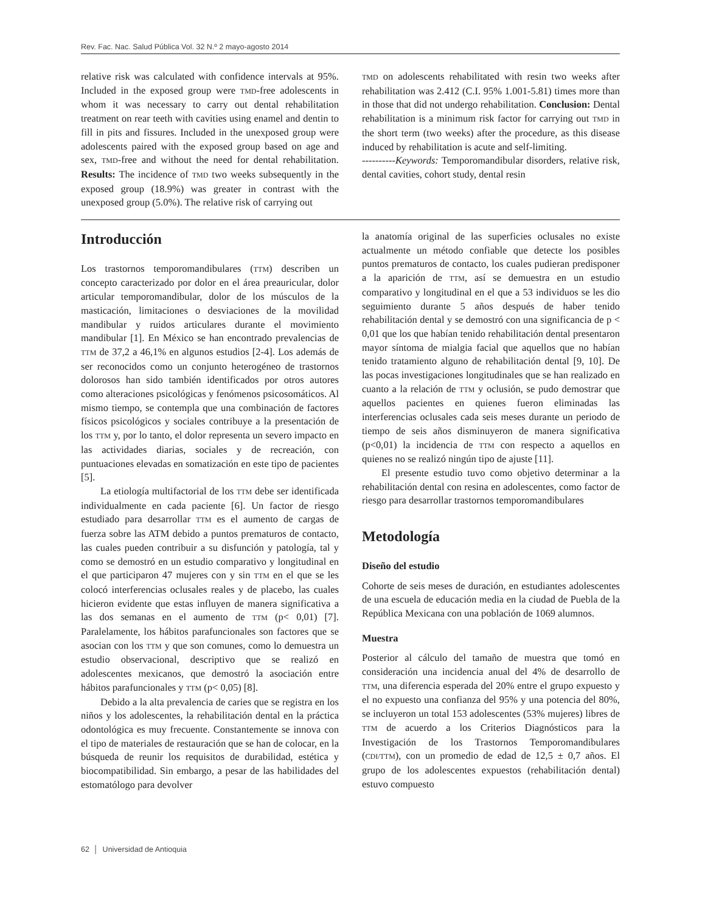Rev. Fac. Nac. Salud Pública Vol. 32 N.º 2 mayo-agosto 2014
relative risk was calculated with confidence intervals at 95%. Included in the exposed group were TMD-free adolescents in whom it was necessary to carry out dental rehabilitation treatment on rear teeth with cavities using enamel and dentin to fill in pits and fissures. Included in the unexposed group were adolescents paired with the exposed group based on age and sex, TMD-free and without the need for dental rehabilitation. Results: The incidence of TMD two weeks subsequently in the exposed group (18.9%) was greater in contrast with the unexposed group (5.0%). The relative risk of carrying out
TMD on adolescents rehabilitated with resin two weeks after rehabilitation was 2.412 (C.I. 95% 1.001-5.81) times more than in those that did not undergo rehabilitation. Conclusion: Dental rehabilitation is a minimum risk factor for carrying out TMD in the short term (two weeks) after the procedure, as this disease induced by rehabilitation is acute and self-limiting.
----------Keywords: Temporomandibular disorders, relative risk, dental cavities, cohort study, dental resin
Introducción
Los trastornos temporomandibulares (TTM) describen un concepto caracterizado por dolor en el área preauricular, dolor articular temporomandibular, dolor de los músculos de la masticación, limitaciones o desviaciones de la movilidad mandibular y ruidos articulares durante el movimiento mandibular [1]. En México se han encontrado prevalencias de TTM de 37,2 a 46,1% en algunos estudios [2-4]. Los además de ser reconocidos como un conjunto heterogéneo de trastornos dolorosos han sido también identificados por otros autores como alteraciones psicológicas y fenómenos psicosomáticos. Al mismo tiempo, se contempla que una combinación de factores físicos psicológicos y sociales contribuye a la presentación de los TTM y, por lo tanto, el dolor representa un severo impacto en las actividades diarias, sociales y de recreación, con puntuaciones elevadas en somatización en este tipo de pacientes [5].
La etiología multifactorial de los TTM debe ser identificada individualmente en cada paciente [6]. Un factor de riesgo estudiado para desarrollar TTM es el aumento de cargas de fuerza sobre las ATM debido a puntos prematuros de contacto, las cuales pueden contribuir a su disfunción y patología, tal y como se demostró en un estudio comparativo y longitudinal en el que participaron 47 mujeres con y sin TTM en el que se les colocó interferencias oclusales reales y de placebo, las cuales hicieron evidente que estas influyen de manera significativa a las dos semanas en el aumento de TTM (p< 0,01) [7]. Paralelamente, los hábitos parafuncionales son factores que se asocian con los TTM y que son comunes, como lo demuestra un estudio observacional, descriptivo que se realizó en adolescentes mexicanos, que demostró la asociación entre hábitos parafuncionales y TTM (p< 0,05) [8].
Debido a la alta prevalencia de caries que se registra en los niños y los adolescentes, la rehabilitación dental en la práctica odontológica es muy frecuente. Constantemente se innova con el tipo de materiales de restauración que se han de colocar, en la búsqueda de reunir los requisitos de durabilidad, estética y biocompatibilidad. Sin embargo, a pesar de las habilidades del estomatólogo para devolver
la anatomía original de las superficies oclusales no existe actualmente un método confiable que detecte los posibles puntos prematuros de contacto, los cuales pudieran predisponer a la aparición de TTM, así se demuestra en un estudio comparativo y longitudinal en el que a 53 individuos se les dio seguimiento durante 5 años después de haber tenido rehabilitación dental y se demostró con una significancia de p < 0,01 que los que habían tenido rehabilitación dental presentaron mayor síntoma de mialgia facial que aquellos que no habían tenido tratamiento alguno de rehabilitación dental [9, 10]. De las pocas investigaciones longitudinales que se han realizado en cuanto a la relación de TTM y oclusión, se pudo demostrar que aquellos pacientes en quienes fueron eliminadas las interferencias oclusales cada seis meses durante un periodo de tiempo de seis años disminuyeron de manera significativa (p<0,01) la incidencia de TTM con respecto a aquellos en quienes no se realizó ningún tipo de ajuste [11].
El presente estudio tuvo como objetivo determinar a la rehabilitación dental con resina en adolescentes, como factor de riesgo para desarrollar trastornos temporomandibulares
Metodología
Diseño del estudio
Cohorte de seis meses de duración, en estudiantes adolescentes de una escuela de educación media en la ciudad de Puebla de la República Mexicana con una población de 1069 alumnos.
Muestra
Posterior al cálculo del tamaño de muestra que tomó en consideración una incidencia anual del 4% de desarrollo de TTM, una diferencia esperada del 20% entre el grupo expuesto y el no expuesto una confianza del 95% y una potencia del 80%, se incluyeron un total 153 adolescentes (53% mujeres) libres de TTM de acuerdo a los Criterios Diagnósticos para la Investigación de los Trastornos Temporomandibulares (CDI/TTM), con un promedio de edad de 12,5 ± 0,7 años. El grupo de los adolescentes expuestos (rehabilitación dental) estuvo compuesto
62 │ Universidad de Antioquia